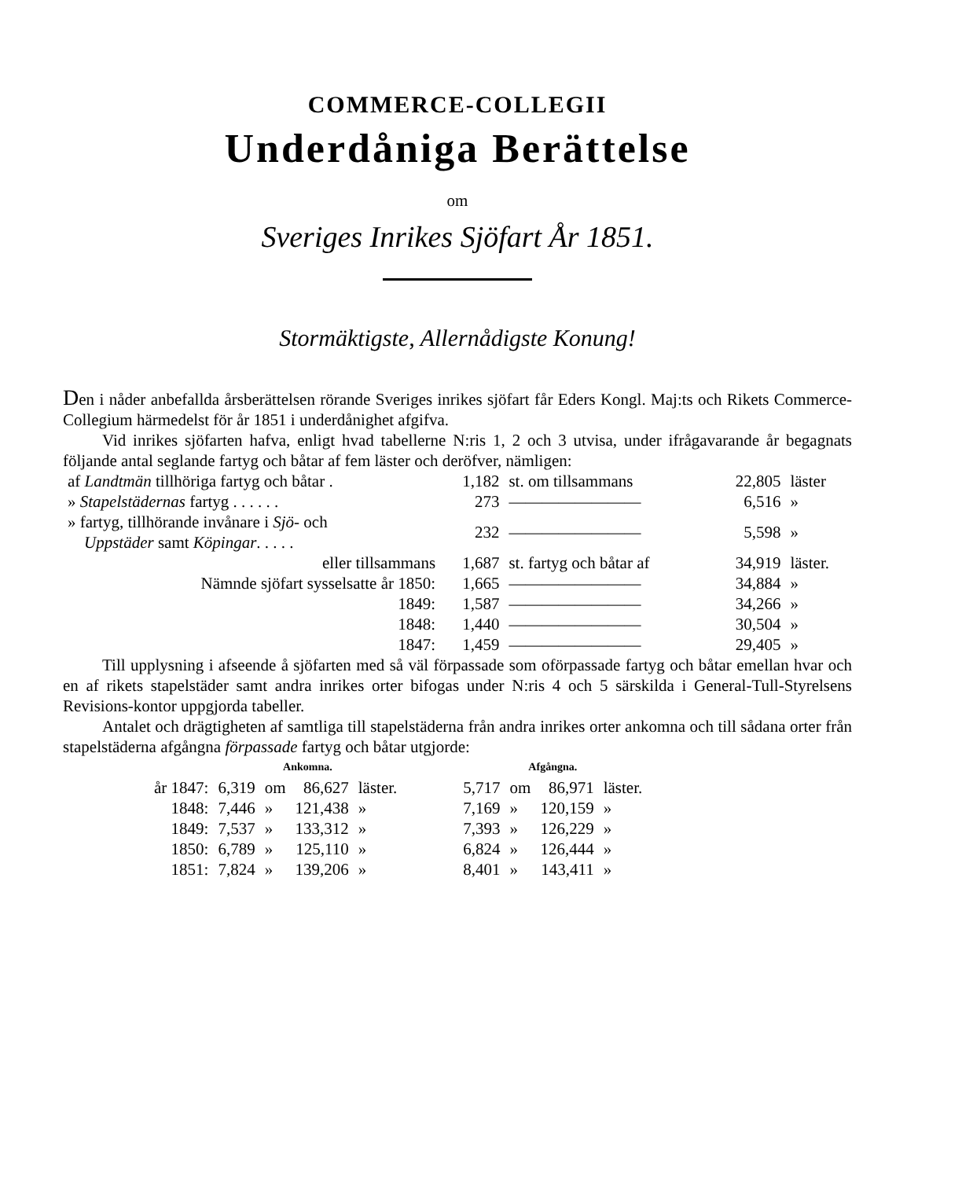COMMERCE-COLLEGII
Underdåniga Berättelse
om
Sveriges Inrikes Sjöfart År 1851.
Stormäktigste, Allernådigste Konung!
Den i nåder anbefallda årsberättelsen rörande Sveriges inrikes sjöfart får Eders Kongl. Maj:ts och Rikets Commerce-Collegium härmedelst för år 1851 i underdånighet afgifva.
Vid inrikes sjöfarten hafva, enligt hvad tabellerne N:ris 1, 2 och 3 utvisa, under ifrågavarande år begagnats följande antal seglande fartyg och båtar af fem läster och deröfver, nämligen:
| af Landtmän tillhöriga fartyg och båtar . | 1,182 | st. om tillsammans | 22,805 | läster |
| » Stapelstädernas fartyg . . . . . . | 273 | ———————— | 6,516 | » |
| » fartyg, tillhörande invånare i Sjö- och Uppstäder samt Köpingar . . . . . | 232 | ———————— | 5,598 | » |
| eller tillsammans | 1,687 | st. fartyg och båtar af | 34,919 | läster. |
| Nämnde sjöfart sysselsatte år 1850: | 1,665 | ———————— | 34,884 | » |
| 1849: | 1,587 | ———————— | 34,266 | » |
| 1848: | 1,440 | ———————— | 30,504 | » |
| 1847: | 1,459 | ———————— | 29,405 | » |
Till upplysning i afseende å sjöfarten med så väl förpassade som oförpassade fartyg och båtar emellan hvar och en af rikets stapelstäder samt andra inrikes orter bifogas under N:ris 4 och 5 särskilda i General-Tull-Styrelsens Revisions-kontor uppgjorda tabeller.
Antalet och drägtigheten af samtliga till stapelstäderna från andra inrikes orter ankomna och till sådana orter från stapelstäderna afgångna förpassade fartyg och båtar utgjorde:
| | Ankomna. | | | | | Afgångna. | | | |
| --- | --- | --- | --- | --- | --- | --- | --- | --- | --- |
| år 1847: | 6,319 | om | 86,627 | läster. | | 5,717 | om | 86,971 | läster. |
| 1848: | 7,446 | » | 121,438 | » | | 7,169 | » | 120,159 | » |
| 1849: | 7,537 | » | 133,312 | » | | 7,393 | » | 126,229 | » |
| 1850: | 6,789 | » | 125,110 | » | | 6,824 | » | 126,444 | » |
| 1851: | 7,824 | » | 139,206 | » | | 8,401 | » | 143,411 | » |